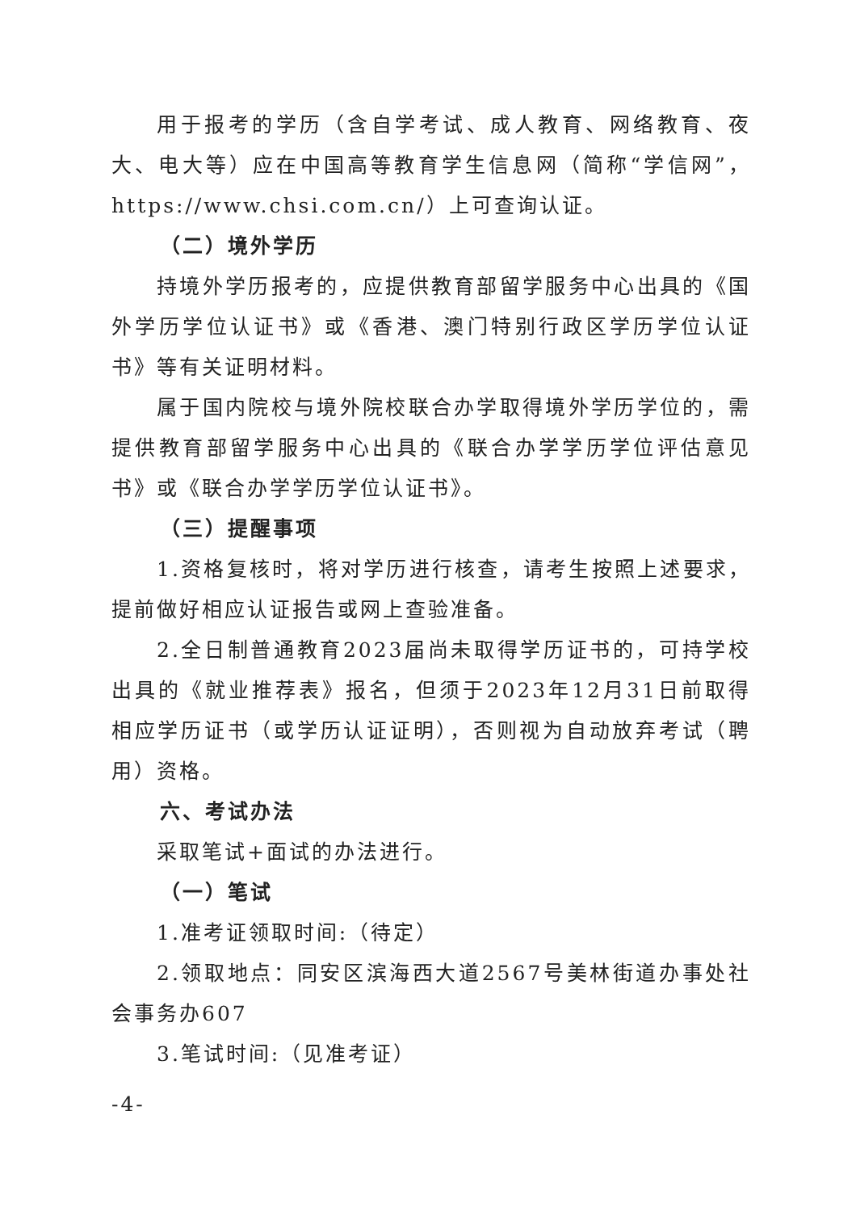用于报考的学历（含自学考试、成人教育、网络教育、夜大、电大等）应在中国高等教育学生信息网（简称“学信网”，https://www.chsi.com.cn/）上可查询认证。
（二）境外学历
持境外学历报考的，应提供教育部留学服务中心出具的《国外学历学位认证书》或《香港、澳门特别行政区学历学位认证书》等有关证明材料。
属于国内院校与境外院校联合办学取得境外学历学位的，需提供教育部留学服务中心出具的《联合办学学历学位评估意见书》或《联合办学学历学位认证书》。
（三）提醒事项
1.资格复核时，将对学历进行核查，请考生按照上述要求，提前做好相应认证报告或网上查验准备。
2.全日制普通教育2023届尚未取得学历证书的，可持学校出具的《就业推荐表》报名，但须于2023年12月31日前取得相应学历证书（或学历认证证明），否则视为自动放弃考试（聘用）资格。
六、考试办法
采取笔试+面试的办法进行。
（一）笔试
1.准考证领取时间:（待定）
2.领取地点：同安区滨海西大道2567号美林街道办事处社会事务办607
3.笔试时间:（见准考证）
-4-